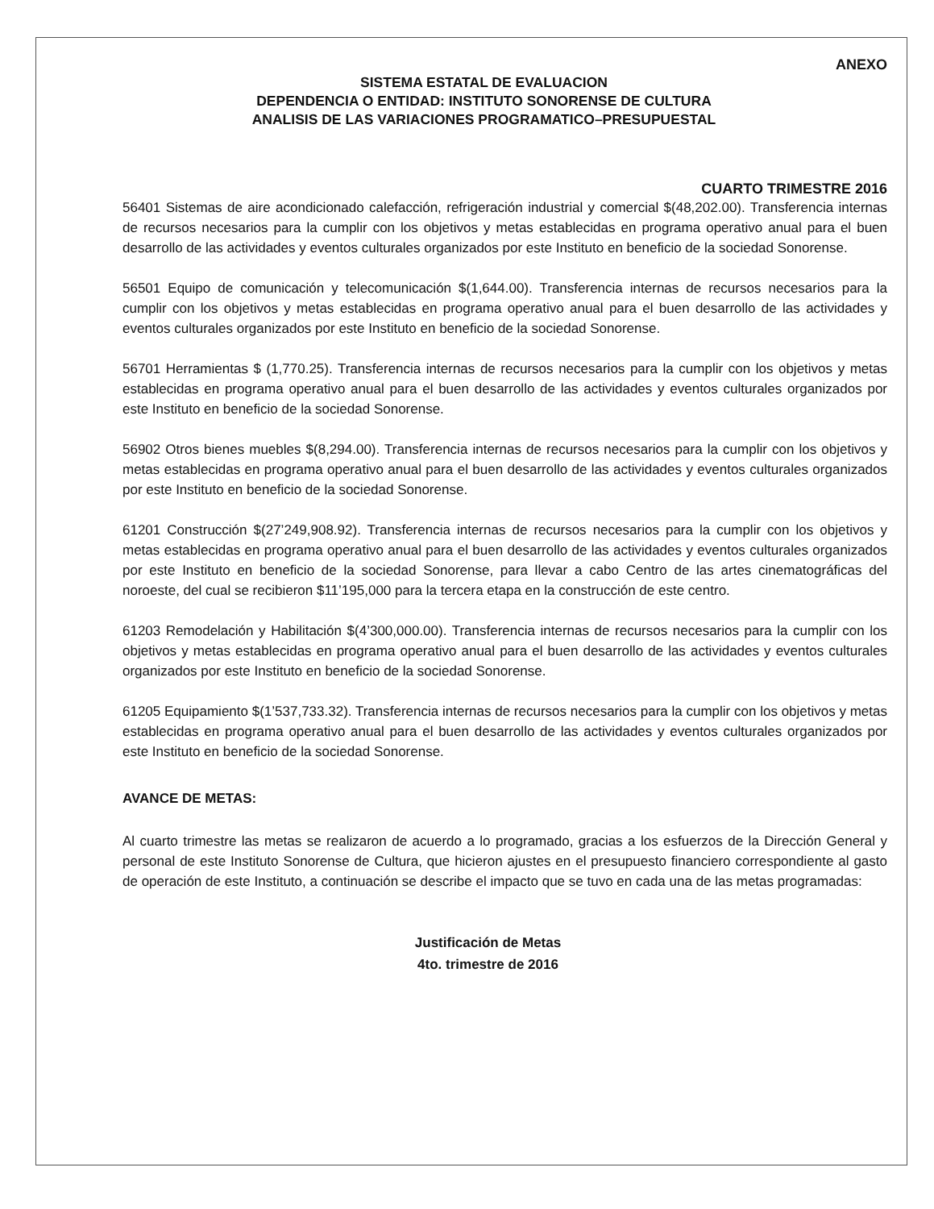ANEXO
SISTEMA ESTATAL DE EVALUACION
DEPENDENCIA O ENTIDAD: INSTITUTO SONORENSE DE CULTURA
ANALISIS DE LAS VARIACIONES PROGRAMATICO–PRESUPUESTAL
CUARTO TRIMESTRE 2016
56401 Sistemas de aire acondicionado calefacción, refrigeración industrial y comercial $(48,202.00). Transferencia internas de recursos necesarios para la cumplir con los objetivos y metas establecidas en programa operativo anual para el buen desarrollo de las actividades y eventos culturales organizados por este Instituto en beneficio de la sociedad Sonorense.
56501 Equipo de comunicación y telecomunicación $(1,644.00). Transferencia internas de recursos necesarios para la cumplir con los objetivos y metas establecidas en programa operativo anual para el buen desarrollo de las actividades y eventos culturales organizados por este Instituto en beneficio de la sociedad Sonorense.
56701 Herramientas $ (1,770.25). Transferencia internas de recursos necesarios para la cumplir con los objetivos y metas establecidas en programa operativo anual para el buen desarrollo de las actividades y eventos culturales organizados por este Instituto en beneficio de la sociedad Sonorense.
56902 Otros bienes muebles $(8,294.00). Transferencia internas de recursos necesarios para la cumplir con los objetivos y metas establecidas en programa operativo anual para el buen desarrollo de las actividades y eventos culturales organizados por este Instituto en beneficio de la sociedad Sonorense.
61201 Construcción $(27’249,908.92). Transferencia internas de recursos necesarios para la cumplir con los objetivos y metas establecidas en programa operativo anual para el buen desarrollo de las actividades y eventos culturales organizados por este Instituto en beneficio de la sociedad Sonorense, para llevar a cabo Centro de las artes cinematográficas del noroeste, del cual se recibieron $11’195,000 para la tercera etapa en la construcción de este centro.
61203 Remodelación y Habilitación $(4’300,000.00). Transferencia internas de recursos necesarios para la cumplir con los objetivos y metas establecidas en programa operativo anual para el buen desarrollo de las actividades y eventos culturales organizados por este Instituto en beneficio de la sociedad Sonorense.
61205 Equipamiento $(1’537,733.32). Transferencia internas de recursos necesarios para la cumplir con los objetivos y metas establecidas en programa operativo anual para el buen desarrollo de las actividades y eventos culturales organizados por este Instituto en beneficio de la sociedad Sonorense.
AVANCE DE METAS:
Al cuarto trimestre las metas se realizaron de acuerdo a lo programado, gracias a los esfuerzos de la Dirección General y personal de este Instituto Sonorense de Cultura, que hicieron ajustes en el presupuesto financiero correspondiente al gasto de operación de este Instituto, a continuación se describe el impacto que se tuvo en cada una de las metas programadas:
Justificación de Metas
4to. trimestre de 2016